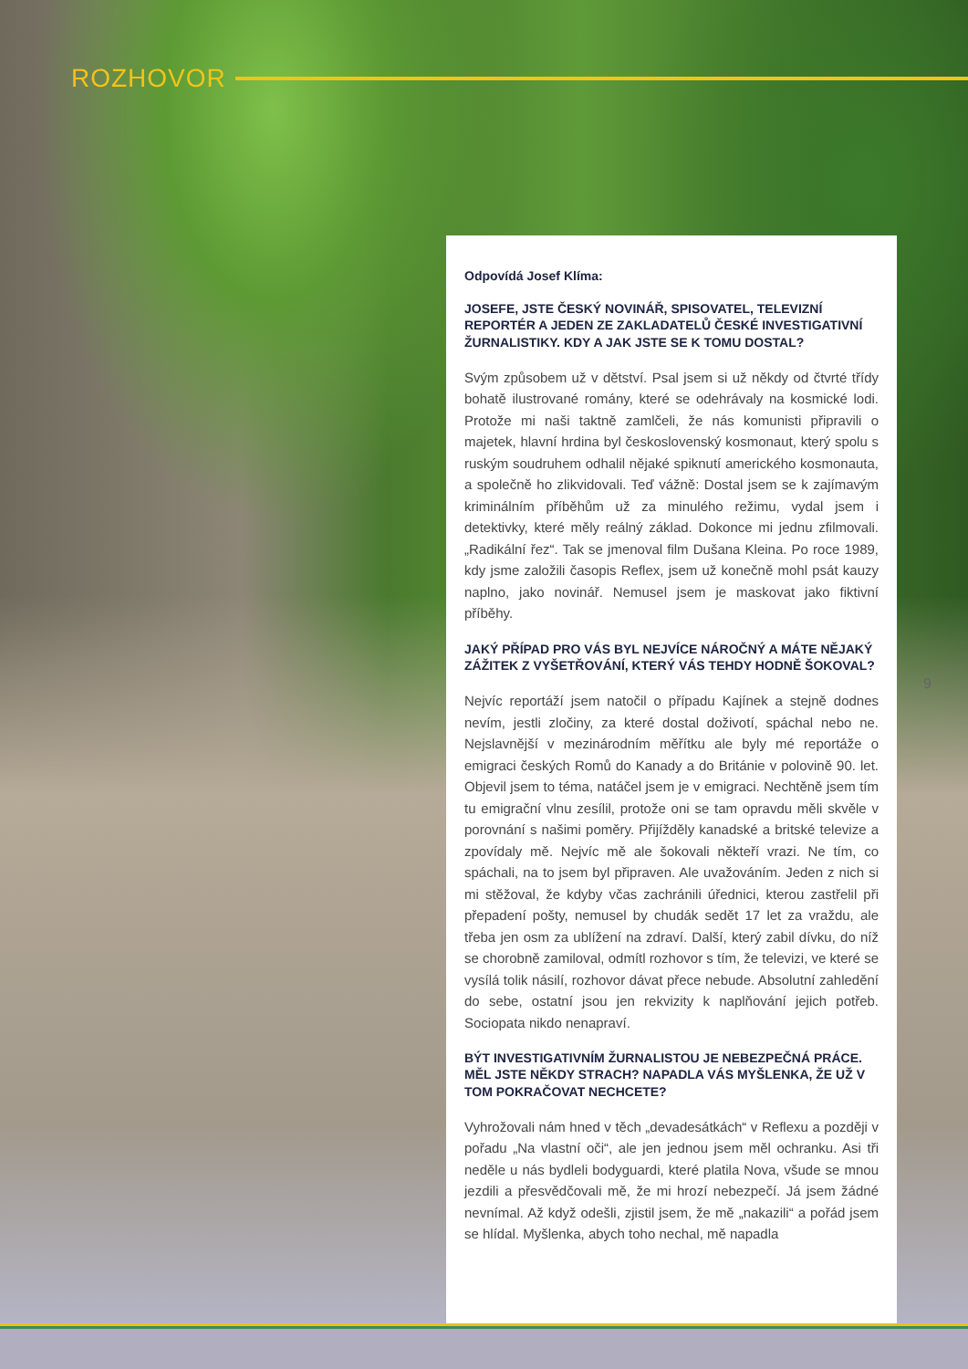ROZHOVOR
Odpovídá Josef Klíma:
JOSEFE, JSTE ČESKÝ NOVINÁŘ, SPISOVATEL, TELEVIZNÍ REPORTÉR A JEDEN ZE ZAKLADATELŮ ČESKÉ INVESTIGATIVNÍ ŽURNALISTIKY. KDY A JAK JSTE SE K TOMU DOSTAL?
Svým způsobem už v dětství. Psal jsem si už někdy od čtvrté třídy bohatě ilustrované romány, které se odehrávaly na kosmické lodi. Protože mi naši taktně zamlčeli, že nás komunisti připravili o majetek, hlavní hrdina byl československý kosmonaut, který spolu s ruským soudruhem odhalil nějaké spiknutí amerického kosmonauta, a společně ho zlikvidovali. Teď vážně: Dostal jsem se k zajímavým kriminálním příběhům už za minulého režimu, vydal jsem i detektivky, které měly reálný základ. Dokonce mi jednu zfilmovali. „Radikální řez“. Tak se jmenoval film Dušana Kleina. Po roce 1989, kdy jsme založili časopis Reflex, jsem už konečně mohl psát kauzy naplno, jako novinář. Nemusel jsem je maskovat jako fiktivní příběhy.
JAKÝ PŘÍPAD PRO VÁS BYL NEJVÍCE NÁROČNÝ A MÁTE NĚJAKÝ ZÁŽITEK Z VYŠETŘOVÁNÍ, KTERÝ VÁS TEHDY HODNĚ ŠOKOVAL?
Nejvíc reportáží jsem natočil o případu Kajínek a stejně dodnes nevím, jestli zločiny, za které dostal doživotí, spáchal nebo ne. Nejslavnější v mezinárodním měřítku ale byly mé reportáže o emigraci českých Romů do Kanady a do Británie v polovině 90. let. Objevil jsem to téma, natáčel jsem je v emigraci. Nechtěně jsem tím tu emigrační vlnu zesílil, protože oni se tam opravdu měli skvěle v porovnání s našimi poměry. Přijížděly kanadské a britské televize a zpovídaly mě. Nejvíc mě ale šokovali někteří vrazi. Ne tím, co spáchali, na to jsem byl připraven. Ale uvažováním. Jeden z nich si mi stěžoval, že kdyby včas zachránili úřednici, kterou zastřelil při přepadení pošty, nemusel by chudák sedět 17 let za vraždu, ale třeba jen osm za ublížení na zdraví. Další, který zabil dívku, do níž se chorobně zamiloval, odmítl rozhovor s tím, že televizi, ve které se vysílá tolik násilí, rozhovor dávat přece nebude. Absolutní zahledění do sebe, ostatní jsou jen rekvizity k naplňování jejich potřeb. Sociopata nikdo nenapraví.
BÝT INVESTIGATIVNÍM ŽURNALISTOU JE NEBEZPEČNÁ PRÁCE. MĚL JSTE NĚKDY STRACH? NAPADLA VÁS MYŠLENKA, ŽE UŽ V TOM POKRAČOVAT NECHCETE?
Vyhrožovali nám hned v těch „devadesátkách“ v Reflexu a později v pořadu „Na vlastní oči“, ale jen jednou jsem měl ochranku. Asi tři neděle u nás bydleli bodyguardi, které platila Nova, všude se mnou jezdili a přesvědčovali mě, že mi hrozí nebezpečí. Já jsem žádné nevnímal. Až když odešli, zjistil jsem, že mě „nakazili“ a pořád jsem se hlídal. Myšlenka, abych toho nechal, mě napadla
9